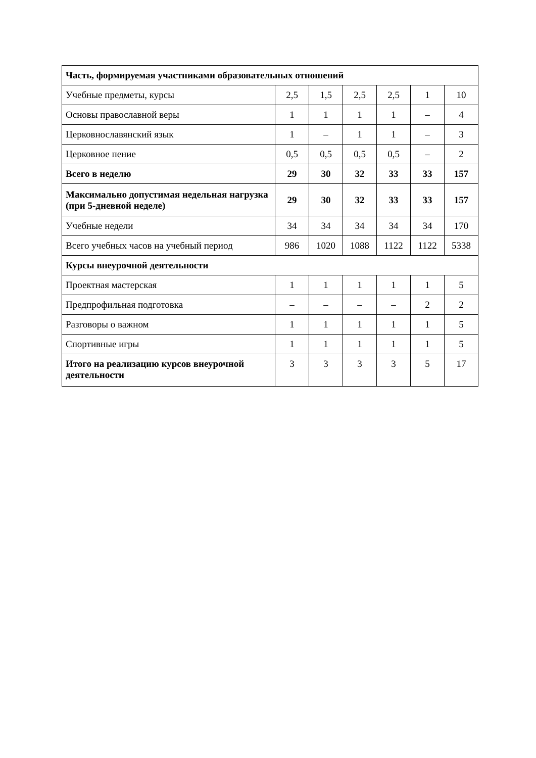| Часть, формируемая участниками образовательных отношений | | | | | | |
| Учебные предметы, курсы | 2,5 | 1,5 | 2,5 | 2,5 | 1 | 10 |
| Основы православной веры | 1 | 1 | 1 | 1 | – | 4 |
| Церковнославянский язык | 1 | – | 1 | 1 | – | 3 |
| Церковное пение | 0,5 | 0,5 | 0,5 | 0,5 | – | 2 |
| Всего в неделю | 29 | 30 | 32 | 33 | 33 | 157 |
| Максимально допустимая недельная нагрузка (при 5-дневной неделе) | 29 | 30 | 32 | 33 | 33 | 157 |
| Учебные недели | 34 | 34 | 34 | 34 | 34 | 170 |
| Всего учебных часов на учебный период | 986 | 1020 | 1088 | 1122 | 1122 | 5338 |
| Курсы внеурочной деятельности | | | | | | |
| Проектная мастерская | 1 | 1 | 1 | 1 | 1 | 5 |
| Предпрофильная подготовка | – | – | – | – | 2 | 2 |
| Разговоры о важном | 1 | 1 | 1 | 1 | 1 | 5 |
| Спортивные игры | 1 | 1 | 1 | 1 | 1 | 5 |
| Итого на реализацию курсов внеурочной деятельности | 3 | 3 | 3 | 3 | 5 | 17 |